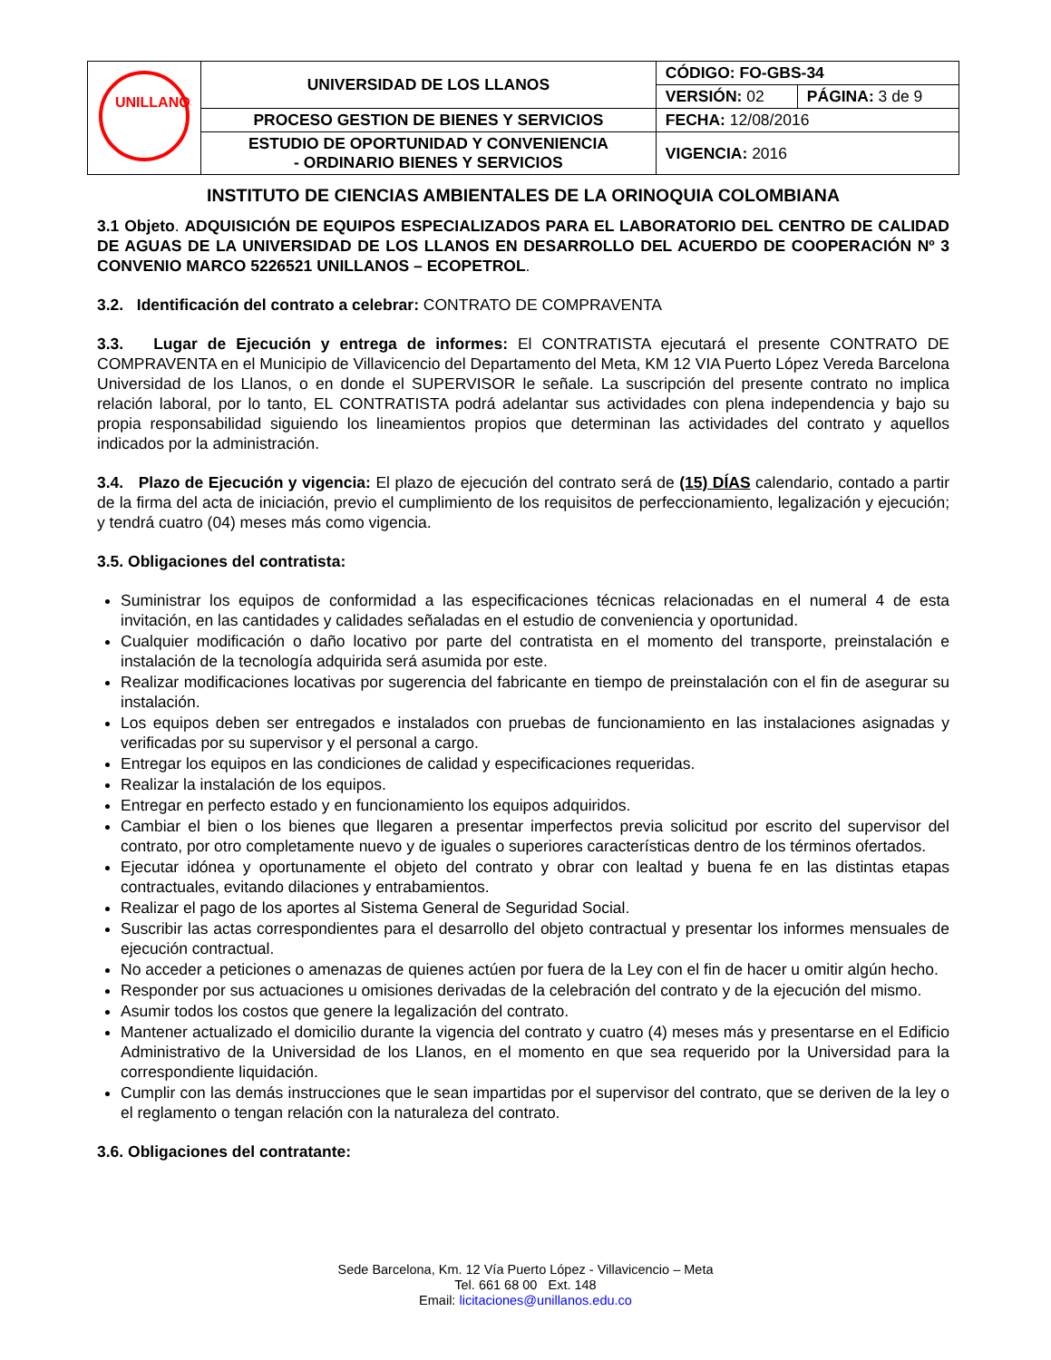| UNILLANOS | UNIVERSIDAD DE LOS LLANOS | CÓDIGO: FO-GBS-34 | |
| | | VERSIÓN: 02 | PÁGINA: 3 de 9 |
| | PROCESO GESTION DE BIENES Y SERVICIOS | FECHA: 12/08/2016 | |
| | ESTUDIO DE OPORTUNIDAD Y CONVENIENCIA - ORDINARIO BIENES Y SERVICIOS | VIGENCIA: 2016 | |
INSTITUTO DE CIENCIAS AMBIENTALES DE LA ORINOQUIA COLOMBIANA
3.1 Objeto. ADQUISICIÓN DE EQUIPOS ESPECIALIZADOS PARA EL LABORATORIO DEL CENTRO DE CALIDAD DE AGUAS DE LA UNIVERSIDAD DE LOS LLANOS EN DESARROLLO DEL ACUERDO DE COOPERACIÓN Nº 3 CONVENIO MARCO 5226521 UNILLANOS – ECOPETROL.
3.2. Identificación del contrato a celebrar: CONTRATO DE COMPRAVENTA
3.3. Lugar de Ejecución y entrega de informes: El CONTRATISTA ejecutará el presente CONTRATO DE COMPRAVENTA en el Municipio de Villavicencio del Departamento del Meta, KM 12 VIA Puerto López Vereda Barcelona Universidad de los Llanos, o en donde el SUPERVISOR le señale. La suscripción del presente contrato no implica relación laboral, por lo tanto, EL CONTRATISTA podrá adelantar sus actividades con plena independencia y bajo su propia responsabilidad siguiendo los lineamientos propios que determinan las actividades del contrato y aquellos indicados por la administración.
3.4. Plazo de Ejecución y vigencia: El plazo de ejecución del contrato será de (15) DÍAS calendario, contado a partir de la firma del acta de iniciación, previo el cumplimiento de los requisitos de perfeccionamiento, legalización y ejecución; y tendrá cuatro (04) meses más como vigencia.
3.5. Obligaciones del contratista:
Suministrar los equipos de conformidad a las especificaciones técnicas relacionadas en el numeral 4 de esta invitación, en las cantidades y calidades señaladas en el estudio de conveniencia y oportunidad.
Cualquier modificación o daño locativo por parte del contratista en el momento del transporte, preinstalación e instalación de la tecnología adquirida será asumida por este.
Realizar modificaciones locativas por sugerencia del fabricante en tiempo de preinstalación con el fin de asegurar su instalación.
Los equipos deben ser entregados e instalados con pruebas de funcionamiento en las instalaciones asignadas y verificadas por su supervisor y el personal a cargo.
Entregar los equipos en las condiciones de calidad y especificaciones requeridas.
Realizar la instalación de los equipos.
Entregar en perfecto estado y en funcionamiento los equipos adquiridos.
Cambiar el bien o los bienes que llegaren a presentar imperfectos previa solicitud por escrito del supervisor del contrato, por otro completamente nuevo y de iguales o superiores características dentro de los términos ofertados.
Ejecutar idónea y oportunamente el objeto del contrato y obrar con lealtad y buena fe en las distintas etapas contractuales, evitando dilaciones y entrabamientos.
Realizar el pago de los aportes al Sistema General de Seguridad Social.
Suscribir las actas correspondientes para el desarrollo del objeto contractual y presentar los informes mensuales de ejecución contractual.
No acceder a peticiones o amenazas de quienes actúen por fuera de la Ley con el fin de hacer u omitir algún hecho.
Responder por sus actuaciones u omisiones derivadas de la celebración del contrato y de la ejecución del mismo.
Asumir todos los costos que genere la legalización del contrato.
Mantener actualizado el domicilio durante la vigencia del contrato y cuatro (4) meses más y presentarse en el Edificio Administrativo de la Universidad de los Llanos, en el momento en que sea requerido por la Universidad para la correspondiente liquidación.
Cumplir con las demás instrucciones que le sean impartidas por el supervisor del contrato, que se deriven de la ley o el reglamento o tengan relación con la naturaleza del contrato.
3.6. Obligaciones del contratante:
Sede Barcelona, Km. 12 Vía Puerto López - Villavicencio – Meta
Tel. 661 68 00 Ext. 148
Email: licitaciones@unillanos.edu.co